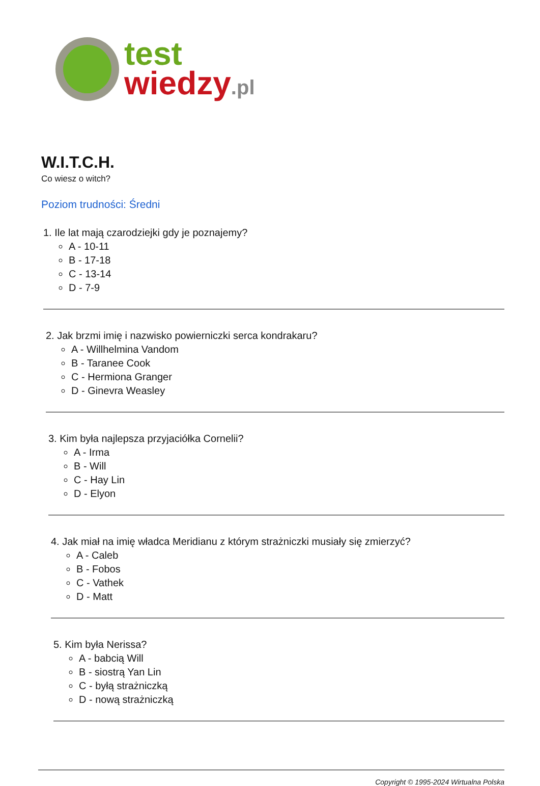test
wiedzy.pl
W.I.T.C.H.
Co wiesz o witch?
Poziom trudności: Średni
1. Ile lat mają czarodziejki gdy je poznajemy?
A - 10-11
B - 17-18
C - 13-14
D - 7-9
2. Jak brzmi imię i nazwisko powierniczki serca kondrakaru?
A - Willhelmina Vandom
B - Taranee Cook
C - Hermiona Granger
D - Ginevra Weasley
3. Kim była najlepsza przyjaciółka Cornelii?
A - Irma
B - Will
C - Hay Lin
D - Elyon
4. Jak miał na imię władca Meridianu z którym strażniczki musiały się zmierzyć?
A - Caleb
B - Fobos
C - Vathek
D - Matt
5. Kim była Nerissa?
A - babcią Will
B - siostrą Yan Lin
C - byłą strażniczką
D - nową strażniczką
Copyright © 1995-2024 Wirtualna Polska